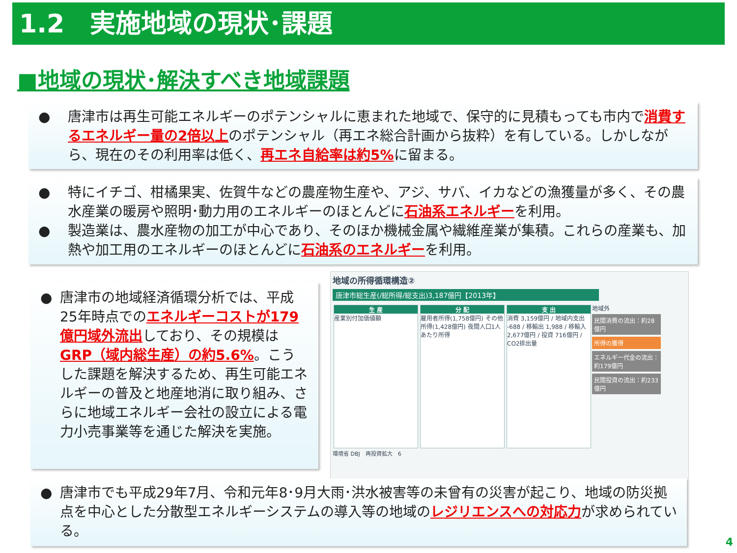1.2　実施地域の現状･課題
■地域の現状･解決すべき地域課題
● 唐津市は再生可能エネルギーのポテンシャルに恵まれた地域で、保守的に見積もっても市内で消費するエネルギー量の2倍以上のポテンシャル（再エネ総合計画から抜粋）を有している。しかしながら、現在のその利用率は低く、再エネ自給率は約5% に留まる。
● 特にイチゴ、柑橘果実、佐賀牛などの農産物生産や、アジ、サバ、イカなどの漁獲量が多く、その農水産業の暖房や照明･動力用のエネルギーのほとんどに石油系エネルギーを利用。
● 製造業は、農水産物の加工が中心であり、そのほか機械金属や繊維産業が集積。これらの産業も、加熱や加工用のエネルギーのほとんどに石油系のエネルギーを利用。
● 唐津市の地域経済循環分析では、平成25年時点でのエネルギーコストが179億円域外流出しており、その規模はGRP（域内総生産）の約5.6%。こうした課題を解決するため、再生可能エネルギーの普及と地産地消に取り組み、さらに地域エネルギー会社の設立による電力小売事業等を通じた解決を実施。
地域の所得循環構造②
唐津市総生産(/総所得/総支出)3,187億円【2013年】
生 産 産業別付加価値額
分 配 雇用者所得(1,758億円) その他所得(1,428億円) 夜間人口1人あたり所得
支 出 消費 3,159億円 / 地域内支出 -688 / 移輸出 1,988 / 移輸入 2,677億円 / 投資 716億円 / CO2排出量
地域外
民間消費の流出：約28億円
所得の獲得
エネルギー代金の流出：約179億円
民間投資の流出：約233億円
環境省 DBJ　再投資拡大　6
● 唐津市でも平成29年7月、令和元年8･9月大雨･洪水被害等の未曾有の災害が起こり、地域の防災拠点を中心とした分散型エネルギーシステムの導入等の地域のレジリエンスへの対応力が求められている。
4